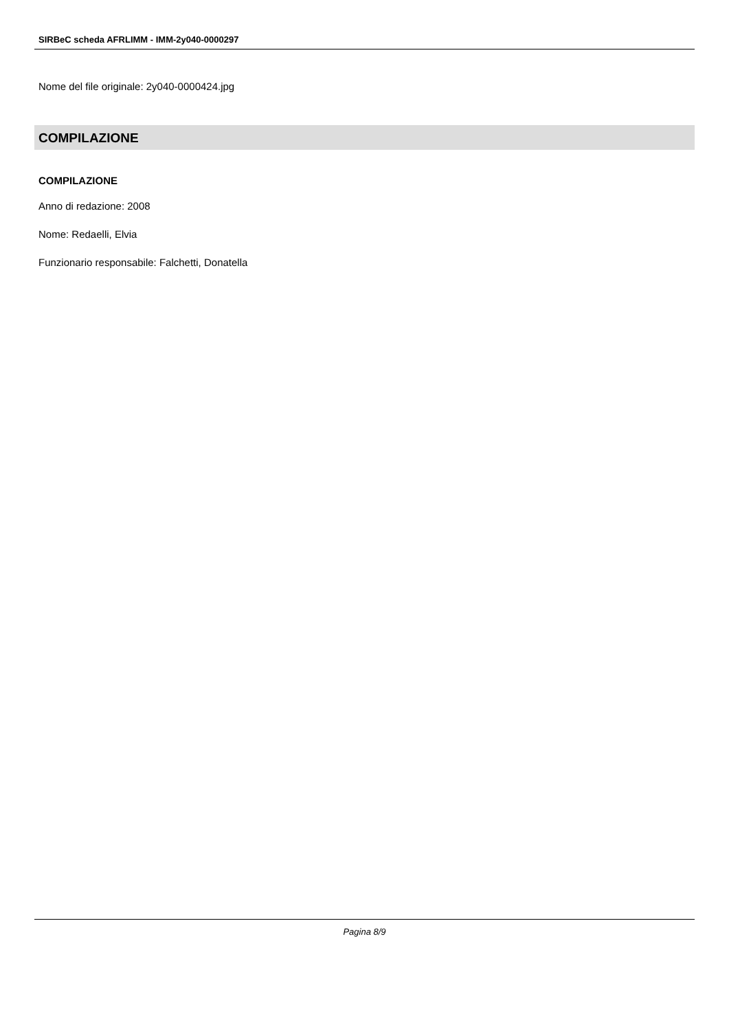SIRBeC scheda AFRLIMM - IMM-2y040-0000297
Nome del file originale: 2y040-0000424.jpg
COMPILAZIONE
COMPILAZIONE
Anno di redazione: 2008
Nome: Redaelli, Elvia
Funzionario responsabile: Falchetti, Donatella
Pagina 8/9